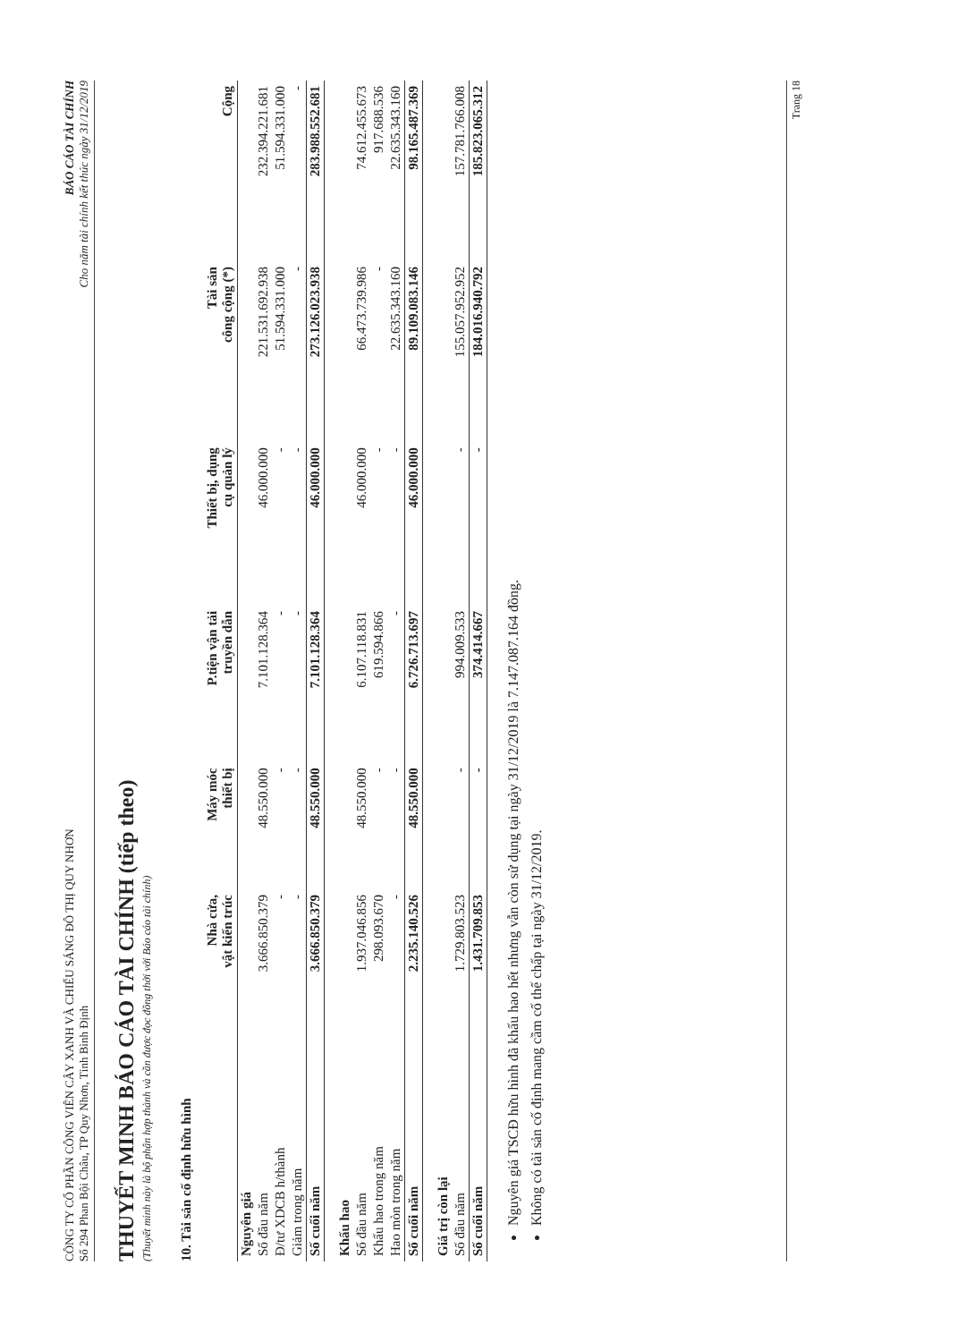CÔNG TY CỔ PHẦN CÔNG VIÊN CÂY XANH VÀ CHIẾU SÁNG ĐÔ THỊ QUY NHƠN
Số 294 Phan Bội Châu, TP Quy Nhơn, Tỉnh Bình Định
BÁO CÁO TÀI CHÍNH
Cho năm tài chính kết thúc ngày 31/12/2019
THUYẾT MINH BÁO CÁO TÀI CHÍNH (tiếp theo)
(Thuyết minh này là bộ phận hợp thành và cần được đọc đồng thời với Báo cáo tài chính)
10. Tài sản cố định hữu hình
| | Nhà cửa, vật kiến trúc | Máy móc thiết bị | P.tiện vận tải truyền dẫn | Thiết bị, dụng cụ quản lý | Tài sản công cộng (*) | Cộng |
| --- | --- | --- | --- | --- | --- | --- |
| Nguyên giá | | | | | | |
| Số đầu năm | 3.666.850.379 | 48.550.000 | 7.101.128.364 | 46.000.000 | 221.531.692.938 | 232.394.221.681 |
| Đ/tư XDCB h/thành | - | - | - | - | 51.594.331.000 | 51.594.331.000 |
| Giảm trong năm | - | - | - | - | - | - |
| Số cuối năm | 3.666.850.379 | 48.550.000 | 7.101.128.364 | 46.000.000 | 273.126.023.938 | 283.988.552.681 |
| Khấu hao | | | | | | |
| Số đầu năm | 1.937.046.856 | 48.550.000 | 6.107.118.831 | 46.000.000 | 66.473.739.986 | 74.612.455.673 |
| Khấu hao trong năm | 298.093.670 | - | 619.594.866 | - | - | 917.688.536 |
| Hao mòn trong năm | - | - | - | - | 22.635.343.160 | 22.635.343.160 |
| Số cuối năm | 2.235.140.526 | 48.550.000 | 6.726.713.697 | 46.000.000 | 89.109.083.146 | 98.165.487.369 |
| Giá trị còn lại | | | | | | |
| Số đầu năm | 1.729.803.523 | - | 994.009.533 | - | 155.057.952.952 | 157.781.766.008 |
| Số cuối năm | 1.431.709.853 | - | 374.414.667 | - | 184.016.940.792 | 185.823.065.312 |
Nguyên giá TSCĐ hữu hình đã khấu hao hết nhưng vẫn còn sử dụng tại ngày 31/12/2019 là 7.147.087.164 đồng.
Không có tài sản cố định mang cầm cố thế chấp tại ngày 31/12/2019.
Trang 18